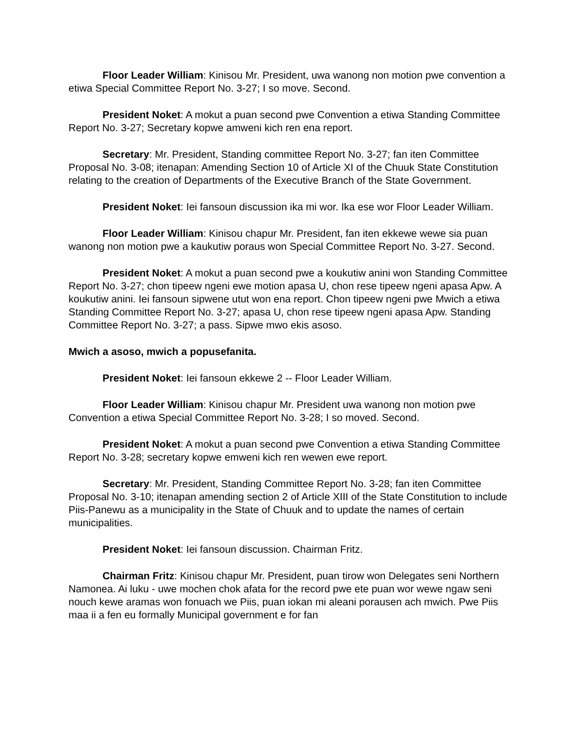Floor Leader William: Kinisou Mr. President, uwa wanong non motion pwe convention a etiwa Special Committee Report No. 3-27; I so move. Second.
President Noket: A mokut a puan second pwe Convention a etiwa Standing Committee Report No. 3-27; Secretary kopwe amweni kich ren ena report.
Secretary: Mr. President, Standing committee Report No. 3-27; fan iten Committee Proposal No. 3-08; itenapan: Amending Section 10 of Article XI of the Chuuk State Constitution relating to the creation of Departments of the Executive Branch of the State Government.
President Noket: Iei fansoun discussion ika mi wor. Ika ese wor Floor Leader William.
Floor Leader William: Kinisou chapur Mr. President, fan iten ekkewe wewe sia puan wanong non motion pwe a kaukutiw poraus won Special Committee Report No. 3-27. Second.
President Noket: A mokut a puan second pwe a koukutiw anini won Standing Committee Report No. 3-27; chon tipeew ngeni ewe motion apasa U, chon rese tipeew ngeni apasa Apw. A koukutiw anini. Iei fansoun sipwene utut won ena report. Chon tipeew ngeni pwe Mwich a etiwa Standing Committee Report No. 3-27; apasa U, chon rese tipeew ngeni apasa Apw. Standing Committee Report No. 3-27; a pass. Sipwe mwo ekis asoso.
Mwich a asoso, mwich a popusefanita.
President Noket: Iei fansoun ekkewe 2 -- Floor Leader William.
Floor Leader William: Kinisou chapur Mr. President uwa wanong non motion pwe Convention a etiwa Special Committee Report No. 3-28; I so moved. Second.
President Noket: A mokut a puan second pwe Convention a etiwa Standing Committee Report No. 3-28; secretary kopwe emweni kich ren wewen ewe report.
Secretary: Mr. President, Standing Committee Report No. 3-28; fan iten Committee Proposal No. 3-10; itenapan amending section 2 of Article XIII of the State Constitution to include Piis-Panewu as a municipality in the State of Chuuk and to update the names of certain municipalities.
President Noket: Iei fansoun discussion. Chairman Fritz.
Chairman Fritz: Kinisou chapur Mr. President, puan tirow won Delegates seni Northern Namonea. Ai luku - uwe mochen chok afata for the record pwe ete puan wor wewe ngaw seni nouch kewe aramas won fonuach we Piis, puan iokan mi aleani porausen ach mwich. Pwe Piis maa ii a fen eu formally Municipal government e for fan